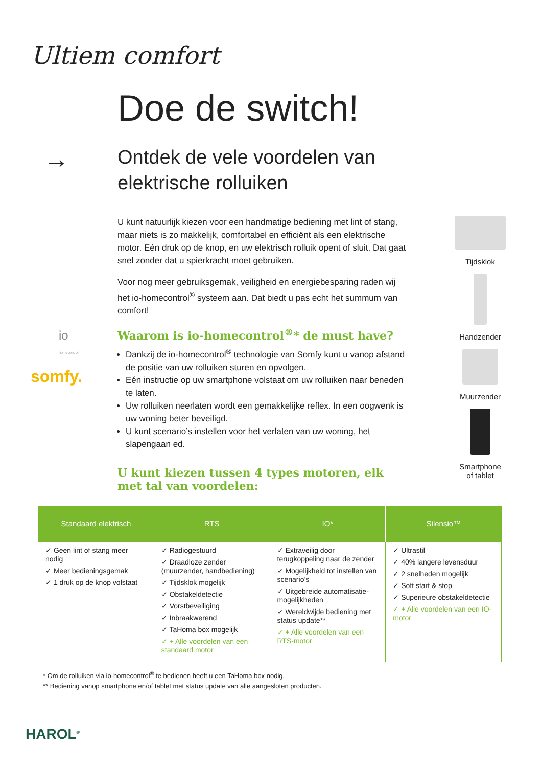Ultiem comfort
Doe de switch!
→
Ontdek de vele voordelen van
elektrische rolluiken
io
homecontrol
somfy.
U kunt natuurlijk kiezen voor een handmatige bediening met lint of stang, maar niets is zo makkelijk, comfortabel en efficiënt als een elektrische motor. Eén druk op de knop, en uw elektrisch rolluik opent of sluit. Dat gaat snel zonder dat u spierkracht moet gebruiken.
Voor nog meer gebruiksgemak, veiligheid en energiebesparing raden wij het io-homecontrol<sup>®</sup> systeem aan. Dat biedt u pas echt het summum van comfort!
Waarom is io-homecontrol<sup>®</sup>* de must have?
Dankzij de io-homecontrol<sup>®</sup> technologie van Somfy kunt u vanop afstand de positie van uw rolluiken sturen en opvolgen.
Eén instructie op uw smartphone volstaat om uw rolluiken naar beneden te laten.
Uw rolluiken neerlaten wordt een gemakkelijke reflex. In een oogwenk is uw woning beter beveiligd.
U kunt scenario’s instellen voor het verlaten van uw woning, het slapengaan ed.
U kunt kiezen tussen 4 types motoren, elk met tal van voordelen:
Tijdsklok
Handzender
Muurzender
Smartphone
of tablet
| Standaard elektrisch | RTS | IO* | Silensio™ |
| --- | --- | --- | --- |
| ✓ Geen lint of stang meer nodig ✓ Meer bedieningsgemak ✓ 1 druk op de knop volstaat | ✓ Radiogestuurd ✓ Draadloze zender (muurzender, handbediening) ✓ Tijdsklok mogelijk ✓ Obstakeldetectie ✓ Vorstbeveiliging ✓ Inbraakwerend ✓ TaHoma box mogelijk ✓ + Alle voordelen van een standaard motor | ✓ Extraveilig door terugkoppeling naar de zender ✓ Mogelijkheid tot instellen van scenario’s ✓ Uitgebreide automatisatie-mogelijkheden ✓ Wereldwijde bediening met status update** ✓ + Alle voordelen van een RTS-motor | ✓ Ultrastil ✓ 40% langere levensduur ✓ 2 snelheden mogelijk ✓ Soft start & stop ✓ Superieure obstakeldetectie ✓ + Alle voordelen van een IO-motor |
* Om de rolluiken via io-homecontrol<sup>®</sup> te bedienen heeft u een TaHoma box nodig.
** Bediening vanop smartphone en/of tablet met status update van alle aangesloten producten.
HAROL<sup>®</sup>